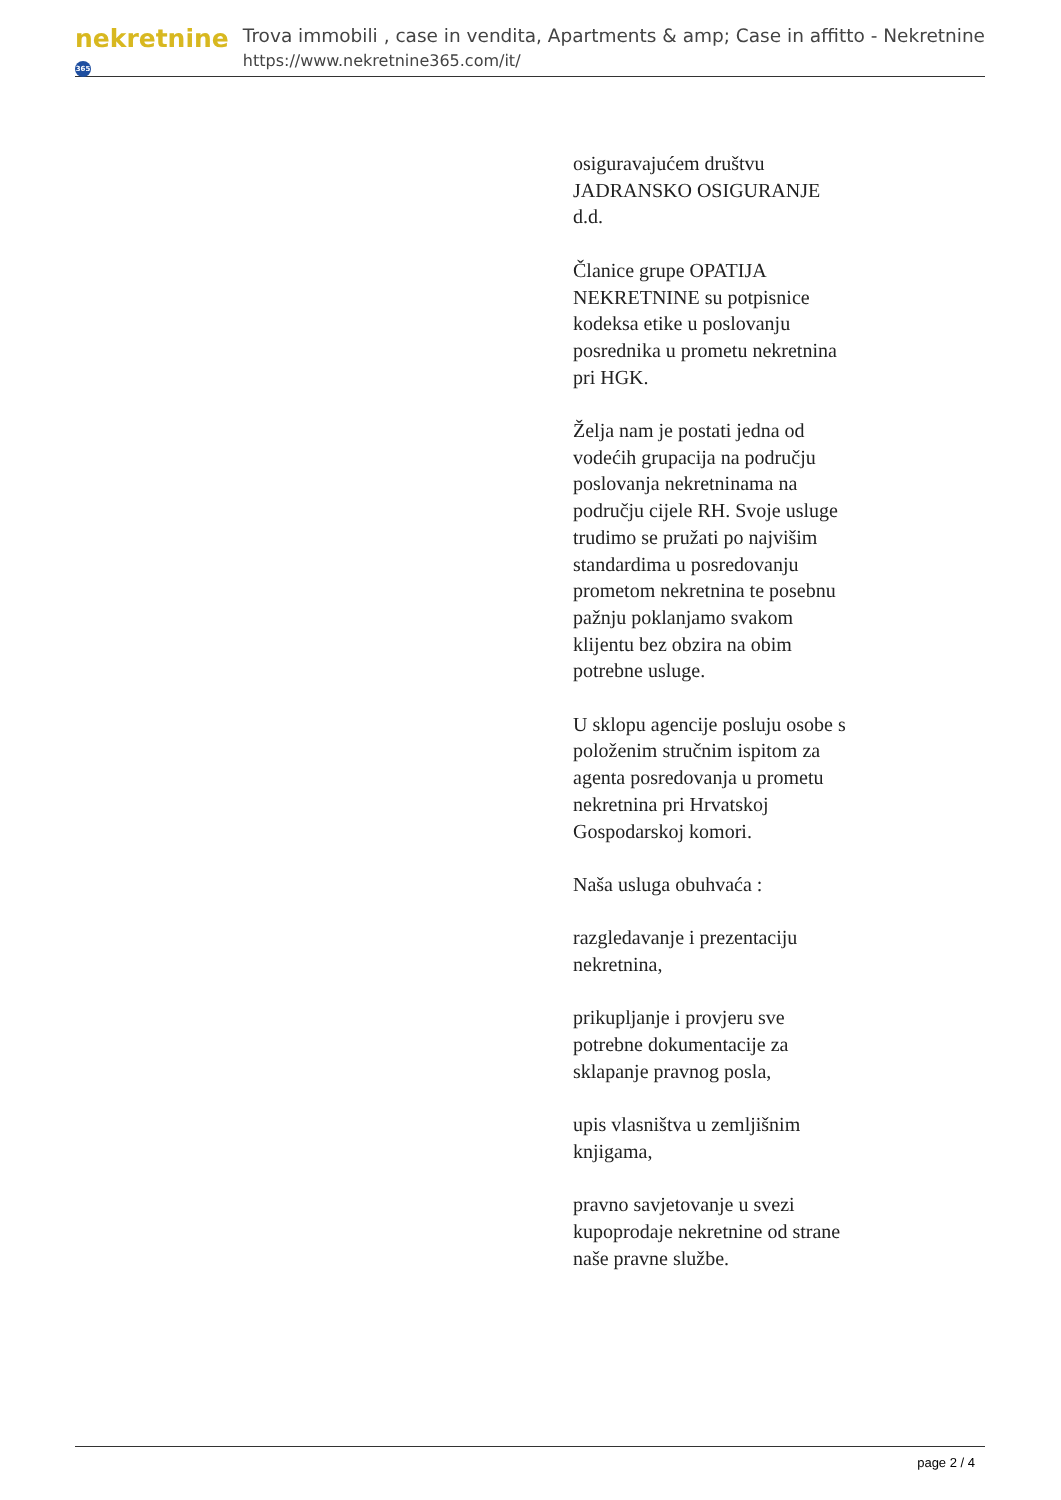nekretnine 365
Trova immobili , case in vendita, Apartments & amp; Case in affitto - Nekretnine
https://www.nekretnine365.com/it/
osiguravajućem društvu JADRANSKO OSIGURANJE d.d.
Članice grupe OPATIJA NEKRETNINE su potpisnice kodeksa etike u poslovanju posrednika u prometu nekretnina pri HGK.
Želja nam je postati jedna od vodećih grupacija na području poslovanja nekretninama na području cijele RH. Svoje usluge trudimo se pružati po najvišim standardima u posredovanju prometom nekretnina te posebnu pažnju poklanjamo svakom klijentu bez obzira na obim potrebne usluge.
U sklopu agencije posluju osobe s položenim stručnim ispitom za agenta posredovanja u prometu nekretnina pri Hrvatskoj Gospodarskoj komori.
Naša usluga obuhvaća :
razgledavanje i prezentaciju nekretnina,
prikupljanje i provjeru sve potrebne dokumentacije za sklapanje pravnog posla,
upis vlasništva u zemljišnim knjigama,
pravno savjetovanje u svezi kupoprodaje nekretnine od strane naše pravne službe.
page 2 / 4